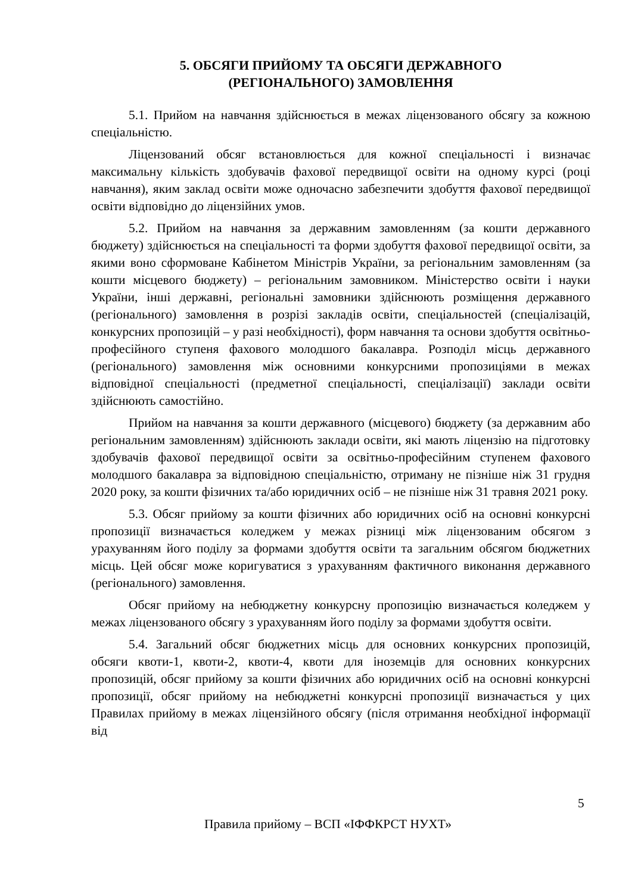5. ОБСЯГИ ПРИЙОМУ ТА ОБСЯГИ ДЕРЖАВНОГО
(РЕГІОНАЛЬНОГО) ЗАМОВЛЕННЯ
5.1. Прийом на навчання здійснюється в межах ліцензованого обсягу за кожною спеціальністю.
Ліцензований обсяг встановлюється для кожної спеціальності і визначає максимальну кількість здобувачів фахової передвищої освіти на одному курсі (році навчання), яким заклад освіти може одночасно забезпечити здобуття фахової передвищої освіти відповідно до ліцензійних умов.
5.2. Прийом на навчання за державним замовленням (за кошти державного бюджету) здійснюється на спеціальності та форми здобуття фахової передвищої освіти, за якими воно сформоване Кабінетом Міністрів України, за регіональним замовленням (за кошти місцевого бюджету) – регіональним замовником. Міністерство освіти і науки України, інші державні, регіональні замовники здійснюють розміщення державного (регіонального) замовлення в розрізі закладів освіти, спеціальностей (спеціалізацій, конкурсних пропозицій – у разі необхідності), форм навчання та основи здобуття освітньо-професійного ступеня фахового молодшого бакалавра. Розподіл місць державного (регіонального) замовлення між основними конкурсними пропозиціями в межах відповідної спеціальності (предметної спеціальності, спеціалізації) заклади освіти здійснюють самостійно.
Прийом на навчання за кошти державного (місцевого) бюджету (за державним або регіональним замовленням) здійснюють заклади освіти, які мають ліцензію на підготовку здобувачів фахової передвищої освіти за освітньо-професійним ступенем фахового молодшого бакалавра за відповідною спеціальністю, отриману не пізніше ніж 31 грудня 2020 року, за кошти фізичних та/або юридичних осіб – не пізніше ніж 31 травня 2021 року.
5.3. Обсяг прийому за кошти фізичних або юридичних осіб на основні конкурсні пропозиції визначається коледжем у межах різниці між ліцензованим обсягом з урахуванням його поділу за формами здобуття освіти та загальним обсягом бюджетних місць. Цей обсяг може коригуватися з урахуванням фактичного виконання державного (регіонального) замовлення.
Обсяг прийому на небюджетну конкурсну пропозицію визначається коледжем у межах ліцензованого обсягу з урахуванням його поділу за формами здобуття освіти.
5.4. Загальний обсяг бюджетних місць для основних конкурсних пропозицій, обсяги квоти-1, квоти-2, квоти-4, квоти для іноземців для основних конкурсних пропозицій, обсяг прийому за кошти фізичних або юридичних осіб на основні конкурсні пропозиції, обсяг прийому на небюджетні конкурсні пропозиції визначається у цих Правилах прийому в межах ліцензійного обсягу (після отримання необхідної інформації від
5
Правила прийому – ВСП «ІФФКРСТ НУХТ»